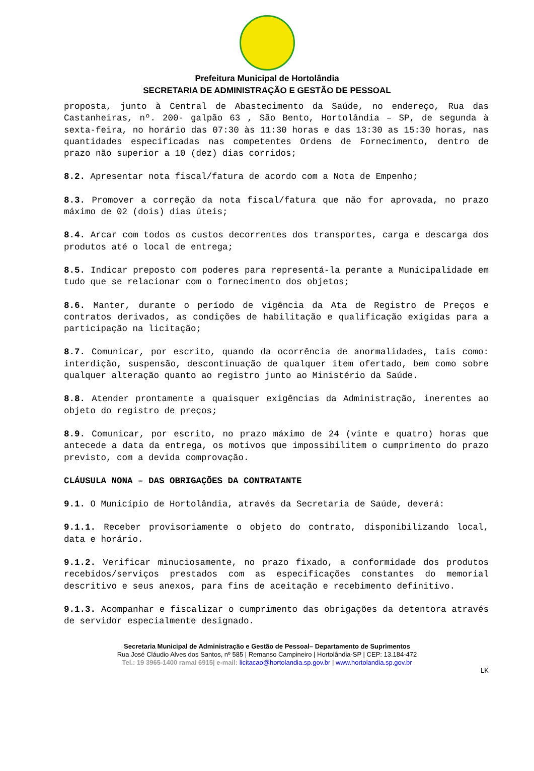Prefeitura Municipal de Hortolândia
SECRETARIA DE ADMINISTRAÇÃO E GESTÃO DE PESSOAL
proposta, junto à Central de Abastecimento da Saúde, no endereço, Rua das Castanheiras, nº. 200- galpão 63 , São Bento, Hortolândia – SP, de segunda à sexta-feira, no horário das 07:30 às 11:30 horas e das 13:30 as 15:30 horas, nas quantidades especificadas nas competentes Ordens de Fornecimento, dentro de prazo não superior a 10 (dez) dias corridos;
8.2. Apresentar nota fiscal/fatura de acordo com a Nota de Empenho;
8.3. Promover a correção da nota fiscal/fatura que não for aprovada, no prazo máximo de 02 (dois) dias úteis;
8.4. Arcar com todos os custos decorrentes dos transportes, carga e descarga dos produtos até o local de entrega;
8.5. Indicar preposto com poderes para representá-la perante a Municipalidade em tudo que se relacionar com o fornecimento dos objetos;
8.6. Manter, durante o período de vigência da Ata de Registro de Preços e contratos derivados, as condições de habilitação e qualificação exigidas para a participação na licitação;
8.7. Comunicar, por escrito, quando da ocorrência de anormalidades, tais como: interdição, suspensão, descontinuação de qualquer item ofertado, bem como sobre qualquer alteração quanto ao registro junto ao Ministério da Saúde.
8.8. Atender prontamente a quaisquer exigências da Administração, inerentes ao objeto do registro de preços;
8.9. Comunicar, por escrito, no prazo máximo de 24 (vinte e quatro) horas que antecede a data da entrega, os motivos que impossibilitem o cumprimento do prazo previsto, com a devida comprovação.
CLÁUSULA NONA – DAS OBRIGAÇÕES DA CONTRATANTE
9.1. O Município de Hortolândia, através da Secretaria de Saúde, deverá:
9.1.1. Receber provisoriamente o objeto do contrato, disponibilizando local, data e horário.
9.1.2. Verificar minuciosamente, no prazo fixado, a conformidade dos produtos recebidos/serviços prestados com as especificações constantes do memorial descritivo e seus anexos, para fins de aceitação e recebimento definitivo.
9.1.3. Acompanhar e fiscalizar o cumprimento das obrigações da detentora através de servidor especialmente designado.
Secretaria Municipal de Administração e Gestão de Pessoal– Departamento de Suprimentos
Rua José Cláudio Alves dos Santos, nº 585 | Remanso Campineiro | Hortolândia-SP | CEP: 13.184-472
Tel.: 19 3965-1400 ramal 6915| e-mail: licitacao@hortolandia.sp.gov.br | www.hortolandia.sp.gov.br
LK